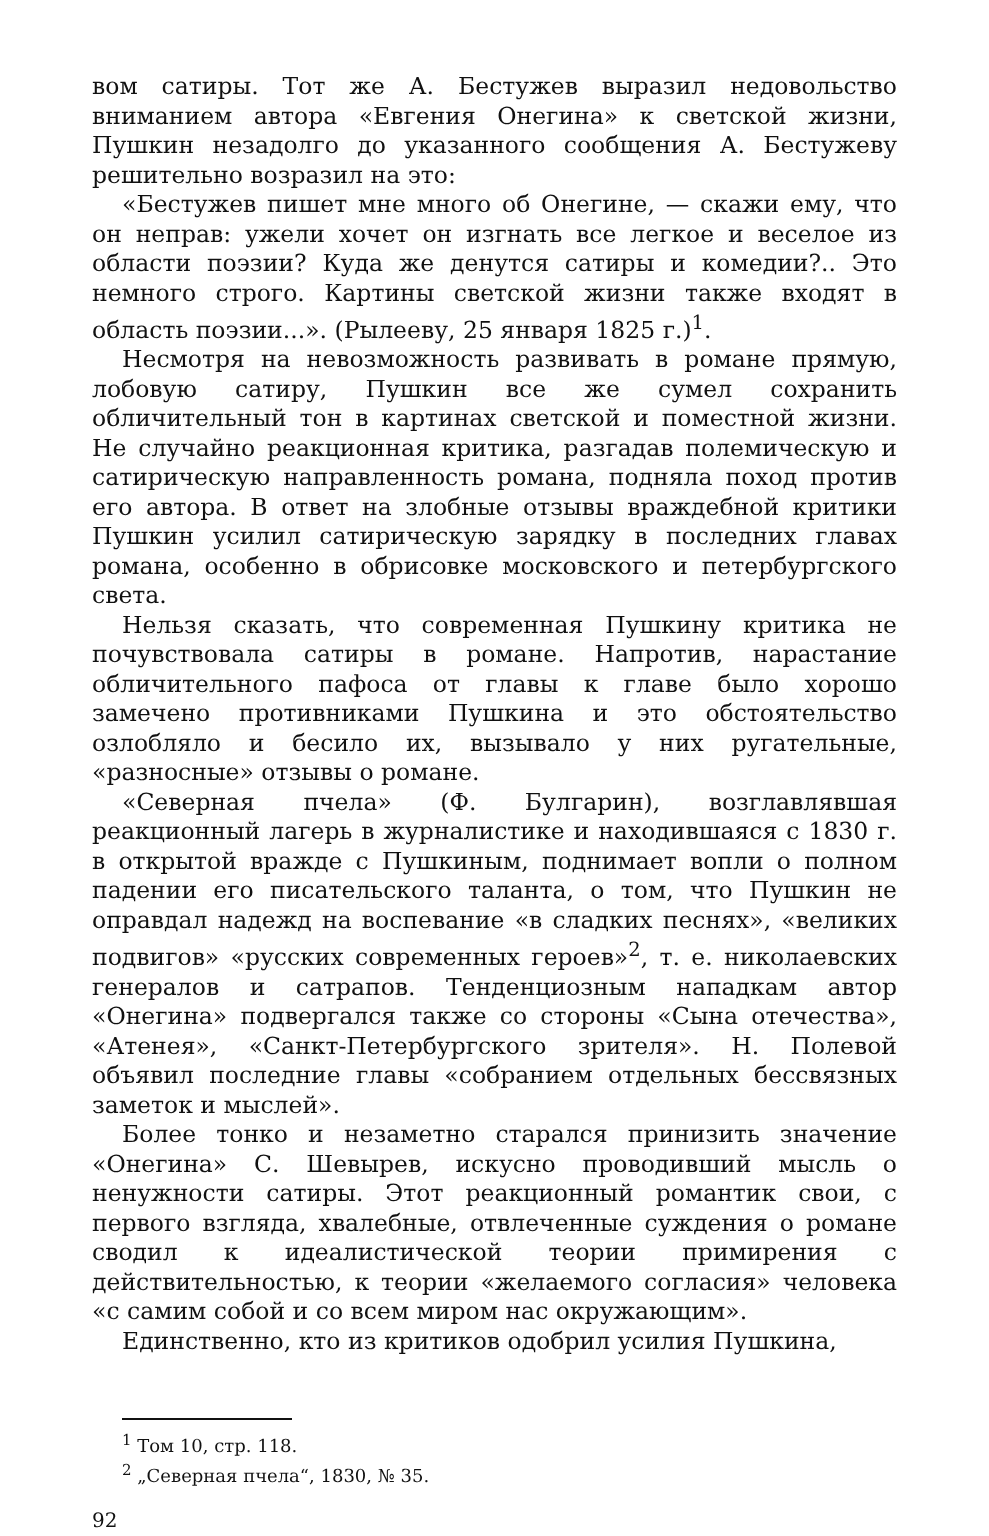вом сатиры. Тот же А. Бестужев выразил недовольство вниманием автора «Евгения Онегина» к светской жизни, Пушкин незадолго до указанного сообщения А. Бестужеву решительно возразил на это:
«Бестужев пишет мне много об Онегине, — скажи ему, что он неправ: ужели хочет он изгнать все легкое и веселое из области поэзии? Куда же денутся сатиры и комедии?.. Это немного строго. Картины светской жизни также входят в область поэзии...». (Рылееву, 25 января 1825 г.)<sup>1</sup>.
Несмотря на невозможность развивать в романе прямую, лобовую сатиру, Пушкин все же сумел сохранить обличительный тон в картинах светской и поместной жизни. Не случайно реакционная критика, разгадав полемическую и сатирическую направленность романа, подняла поход против его автора. В ответ на злобные отзывы враждебной критики Пушкин усилил сатирическую зарядку в последних главах романа, особенно в обрисовке московского и петербургского света.
Нельзя сказать, что современная Пушкину критика не почувствовала сатиры в романе. Напротив, нарастание обличительного пафоса от главы к главе было хорошо замечено противниками Пушкина и это обстоятельство озлобляло и бесило их, вызывало у них ругательные, «разносные» отзывы о романе.
«Северная пчела» (Ф. Булгарин), возглавлявшая реакционный лагерь в журналистике и находившаяся с 1830 г. в открытой вражде с Пушкиным, поднимает вопли о полном падении его писательского таланта, о том, что Пушкин не оправдал надежд на воспевание «в сладких песнях», «великих подвигов» «русских современных героев»<sup>2</sup>, т. е. николаевских генералов и сатрапов. Тенденциозным нападкам автор «Онегина» подвергался также со стороны «Сына отечества», «Атенея», «Санкт-Петербургского зрителя». Н. Полевой объявил последние главы «собранием отдельных бессвязных заметок и мыслей».
Более тонко и незаметно старался принизить значение «Онегина» С. Шевырев, искусно проводивший мысль о ненужности сатиры. Этот реакционный романтик свои, с первого взгляда, хвалебные, отвлеченные суждения о романе сводил к идеалистической теории примирения с действительностью, к теории «желаемого согласия» человека «с самим собой и со всем миром нас окружающим».
Единственно, кто из критиков одобрил усилия Пушкина,
<sup>1</sup> Том 10, стр. 118.
<sup>2</sup> „Северная пчела“, 1830, № 35.
92